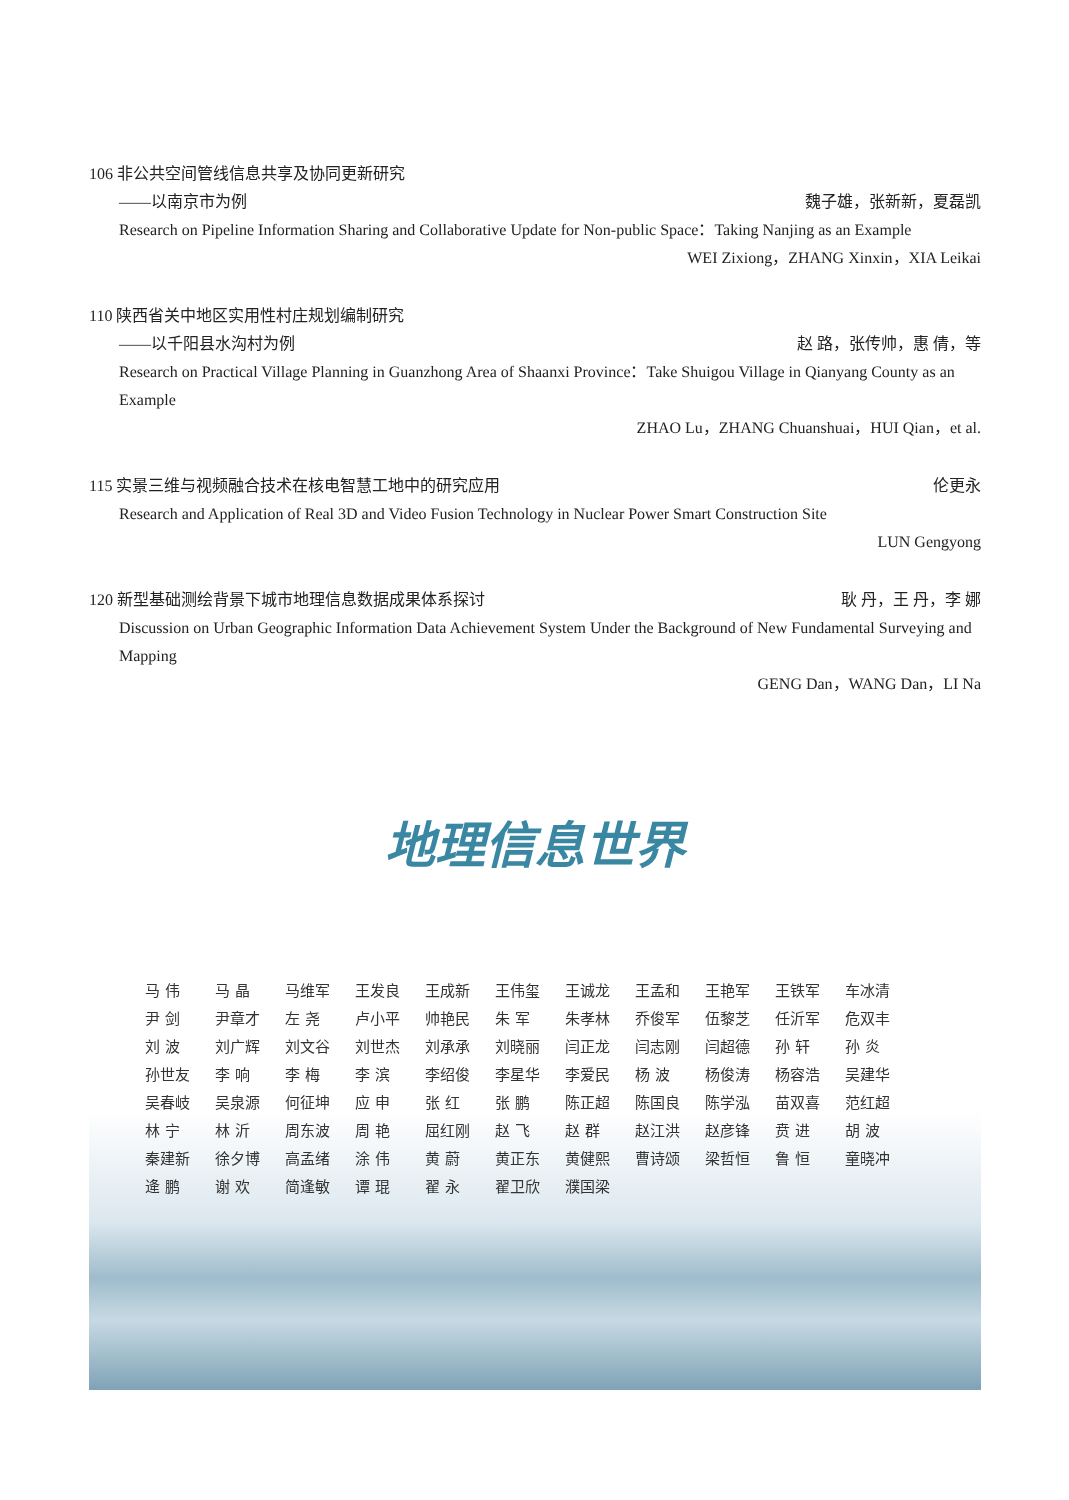106 非公共空间管线信息共享及协同更新研究
——以南京市为例 魏子雄，张新新，夏磊凯
Research on Pipeline Information Sharing and Collaborative Update for Non-public Space：Taking Nanjing as an Example
WEI Zixiong，ZHANG Xinxin，XIA Leikai
110 陕西省关中地区实用性村庄规划编制研究
——以千阳县水沟村为例 赵 路，张传帅，惠 倩，等
Research on Practical Village Planning in Guanzhong Area of Shaanxi Province：Take Shuigou Village in Qianyang County as an Example
ZHAO Lu，ZHANG Chuanshuai，HUI Qian，et al.
115 实景三维与视频融合技术在核电智慧工地中的研究应用 伦更永
Research and Application of Real 3D and Video Fusion Technology in Nuclear Power Smart Construction Site
LUN Gengyong
120 新型基础测绘背景下城市地理信息数据成果体系探讨 耿 丹，王 丹，李 娜
Discussion on Urban Geographic Information Data Achievement System Under the Background of New Fundamental Surveying and Mapping
GENG Dan，WANG Dan，LI Na
地理信息世界
| 马 伟 | 马 晶 | 马维军 | 王发良 | 王成新 | 王伟玺 | 王诚龙 | 王孟和 | 王艳军 | 王铁军 | 车冰清 |
| 尹 剑 | 尹章才 | 左 尧 | 卢小平 | 帅艳民 | 朱 军 | 朱孝林 | 乔俊军 | 伍黎芝 | 任沂军 | 危双丰 |
| 刘 波 | 刘广辉 | 刘文谷 | 刘世杰 | 刘承承 | 刘晓丽 | 闫正龙 | 闫志刚 | 闫超德 | 孙 轩 | 孙 炎 |
| 孙世友 | 李 响 | 李 梅 | 李 滨 | 李绍俊 | 李星华 | 李爱民 | 杨 波 | 杨俊涛 | 杨容浩 | 吴建华 |
| 吴春岐 | 吴泉源 | 何征坤 | 应 申 | 张 红 | 张 鹏 | 陈正超 | 陈国良 | 陈学泓 | 苗双喜 | 范红超 |
| 林 宁 | 林 沂 | 周东波 | 周 艳 | 屈红刚 | 赵 飞 | 赵 群 | 赵江洪 | 赵彦锋 | 贲 进 | 胡 波 |
| 秦建新 | 徐夕博 | 高孟绪 | 涂 伟 | 黄 蔚 | 黄正东 | 黄健熙 | 曹诗颂 | 梁哲恒 | 鲁 恒 | 童晓冲 |
| 逄 鹏 | 谢 欢 | 简逢敏 | 谭 琨 | 翟 永 | 翟卫欣 | 濮国梁 | | | | |